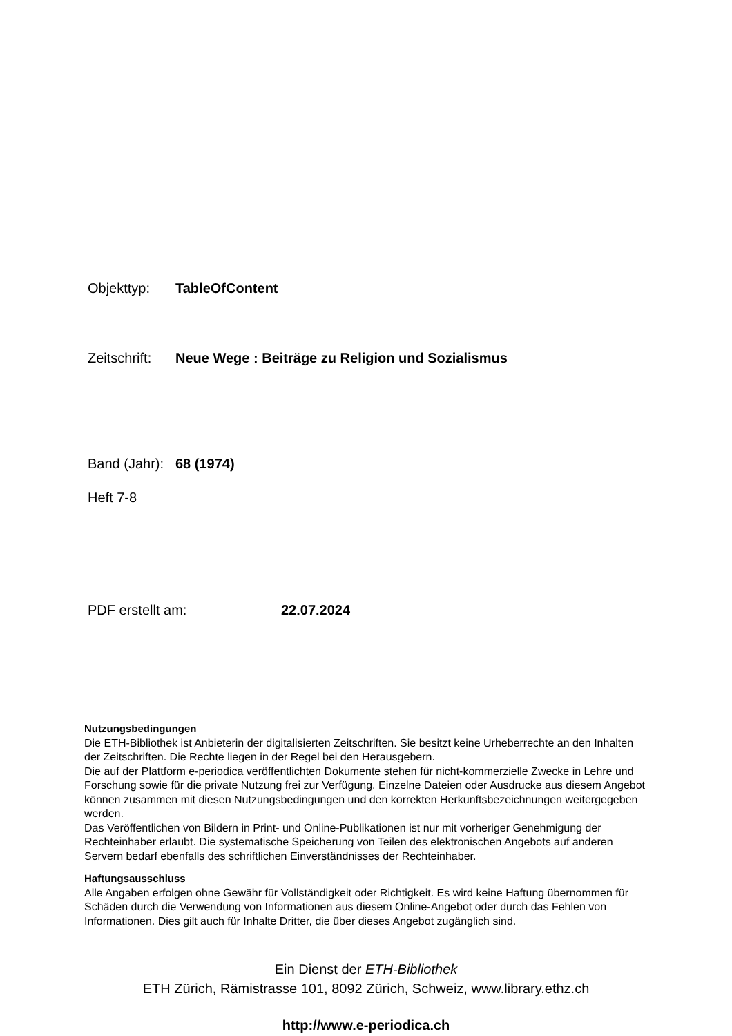Objekttyp: TableOfContent
Zeitschrift: Neue Wege : Beiträge zu Religion und Sozialismus
Band (Jahr): 68 (1974)
Heft 7-8
PDF erstellt am: 22.07.2024
Nutzungsbedingungen
Die ETH-Bibliothek ist Anbieterin der digitalisierten Zeitschriften. Sie besitzt keine Urheberrechte an den Inhalten der Zeitschriften. Die Rechte liegen in der Regel bei den Herausgebern.
Die auf der Plattform e-periodica veröffentlichten Dokumente stehen für nicht-kommerzielle Zwecke in Lehre und Forschung sowie für die private Nutzung frei zur Verfügung. Einzelne Dateien oder Ausdrucke aus diesem Angebot können zusammen mit diesen Nutzungsbedingungen und den korrekten Herkunftsbezeichnungen weitergegeben werden.
Das Veröffentlichen von Bildern in Print- und Online-Publikationen ist nur mit vorheriger Genehmigung der Rechteinhaber erlaubt. Die systematische Speicherung von Teilen des elektronischen Angebots auf anderen Servern bedarf ebenfalls des schriftlichen Einverständnisses der Rechteinhaber.
Haftungsausschluss
Alle Angaben erfolgen ohne Gewähr für Vollständigkeit oder Richtigkeit. Es wird keine Haftung übernommen für Schäden durch die Verwendung von Informationen aus diesem Online-Angebot oder durch das Fehlen von Informationen. Dies gilt auch für Inhalte Dritter, die über dieses Angebot zugänglich sind.
Ein Dienst der ETH-Bibliothek
ETH Zürich, Rämistrasse 101, 8092 Zürich, Schweiz, www.library.ethz.ch
http://www.e-periodica.ch